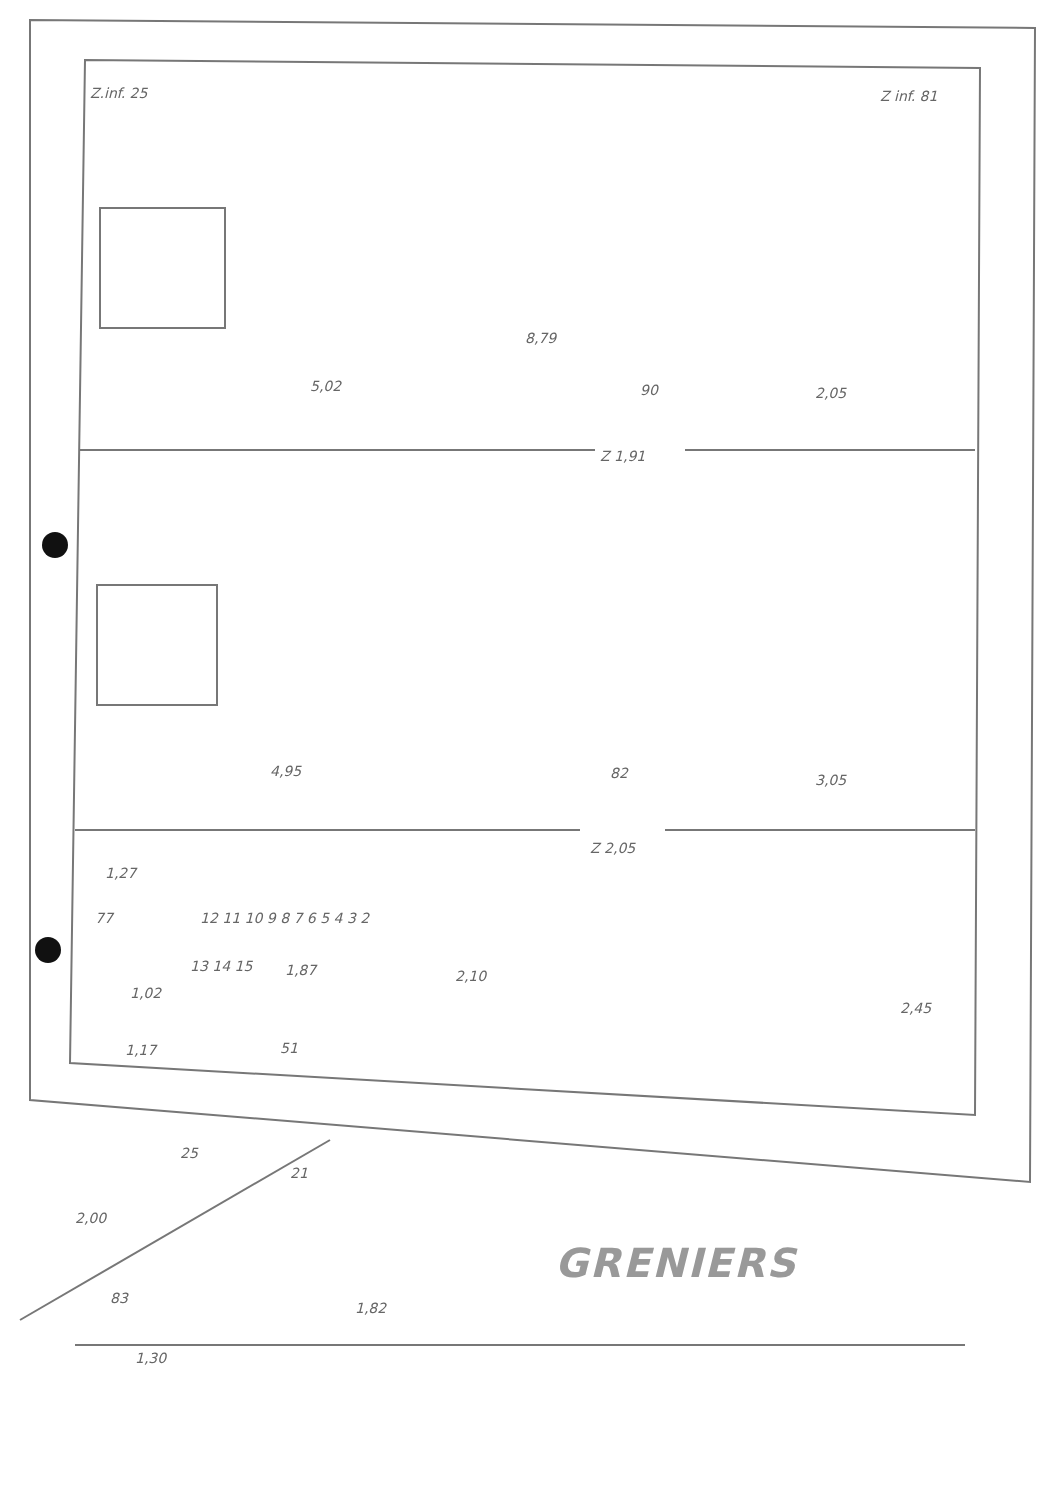Z.inf. 25 Z inf. 81
8,79
5,02 90 2,05
Z 1,91
4,95 82 3,05
Z 2,05
1,27
77 12 11 10 9 8 7 6 5 4 3 2
13 14 15 1,87 2,10
1,02
2,45
1,17 51
25
21
2,00
1,82
83
1,30
GRENIERS